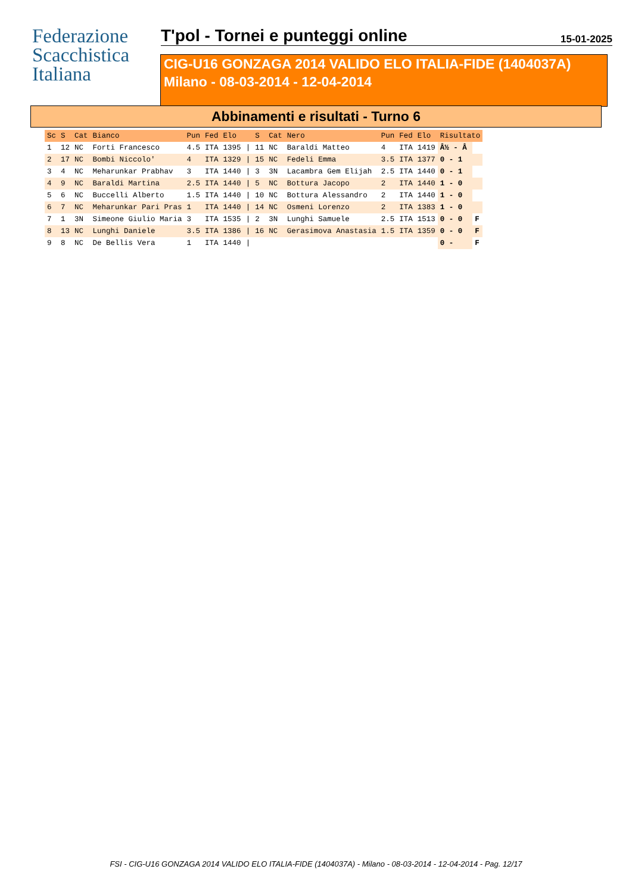Federazione
Scacchistica
Italiana
T'pol - Tornei e punteggi online
15-01-2025
CIG-U16 GONZAGA 2014 VALIDO ELO ITALIA-FIDE (1404037A)
Milano - 08-03-2014 - 12-04-2014
Abbinamenti e risultati - Turno 6
| Sc | S | Cat | Bianco | Pun | Fed | Elo | | S | Cat | Nero | Pun | Fed | Elo | Risultato | |
| --- | --- | --- | --- | --- | --- | --- | --- | --- | --- | --- | --- | --- | --- | --- | --- |
| 1 | 12 | NC | Forti Francesco | 4.5 | ITA | 1395 | / | 11 | NC | Baraldi Matteo | 4 | ITA | 1419 | Â½ - Â | |
| 2 | 17 | NC | Bombi Niccolo' | 4 | ITA | 1329 | / | 15 | NC | Fedeli Emma | 3.5 | ITA | 1377 | 0 - 1 | |
| 3 | 4 | NC | Meharunkar Prabhav | 3 | ITA | 1440 | / | 3 | 3N | Lacambra Gem Elijah | 2.5 | ITA | 1440 | 0 - 1 | |
| 4 | 9 | NC | Baraldi Martina | 2.5 | ITA | 1440 | / | 5 | NC | Bottura Jacopo | 2 | ITA | 1440 | 1 - 0 | |
| 5 | 6 | NC | Buccelli Alberto | 1.5 | ITA | 1440 | / | 10 | NC | Bottura Alessandro | 2 | ITA | 1440 | 1 - 0 | |
| 6 | 7 | NC | Meharunkar Pari Pras | 1 | ITA | 1440 | / | 14 | NC | Osmeni Lorenzo | 2 | ITA | 1383 | 1 - 0 | |
| 7 | 1 | 3N | Simeone Giulio Maria | 3 | ITA | 1535 | / | 2 | 3N | Lunghi Samuele | 2.5 | ITA | 1513 | 0 - 0 | F |
| 8 | 13 | NC | Lunghi Daniele | 3.5 | ITA | 1386 | / | 16 | NC | Gerasimova Anastasia | 1.5 | ITA | 1359 | 0 - 0 | F |
| 9 | 8 | NC | De Bellis Vera | 1 | ITA | 1440 | / | | | | | | | 0 - | F |
FSI - CIG-U16 GONZAGA 2014 VALIDO ELO ITALIA-FIDE (1404037A) - Milano - 08-03-2014 - 12-04-2014 - Pag. 12/17